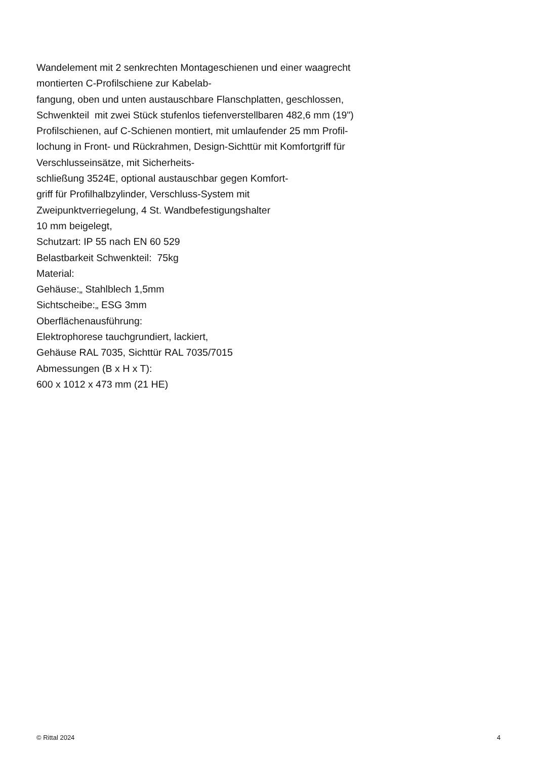Wandelement mit 2 senkrechten Montageschienen und einer waagrecht
montierten C-Profilschiene zur Kabelab-
fangung, oben und unten austauschbare Flanschplatten, geschlossen,
Schwenkteil mit zwei Stück stufenlos tiefenverstellbaren 482,6 mm (19")
Profilschienen, auf C-Schienen montiert, mit umlaufender 25 mm Profil-
lochung in Front- und Rückrahmen, Design-Sichttür mit Komfortgriff für
Verschlusseinsätze, mit Sicherheits-
schließung 3524E, optional austauschbar gegen Komfort-
griff für Profilhalbzylinder, Verschluss-System mit
Zweipunktverriegelung, 4 St. Wandbefestigungshalter
10 mm beigelegt,
Schutzart: IP 55 nach EN 60 529
Belastbarkeit Schwenkteil: 75kg
Material:
Gehäuse:„ Stahlblech 1,5mm
Sichtscheibe:„ ESG 3mm
Oberflächenausführung:
Elektrophorese tauchgrundiert, lackiert,
Gehäuse RAL 7035, Sichttür RAL 7035/7015
Abmessungen (B x H x T):
600 x 1012 x 473 mm (21 HE)
© Rittal 2024 4